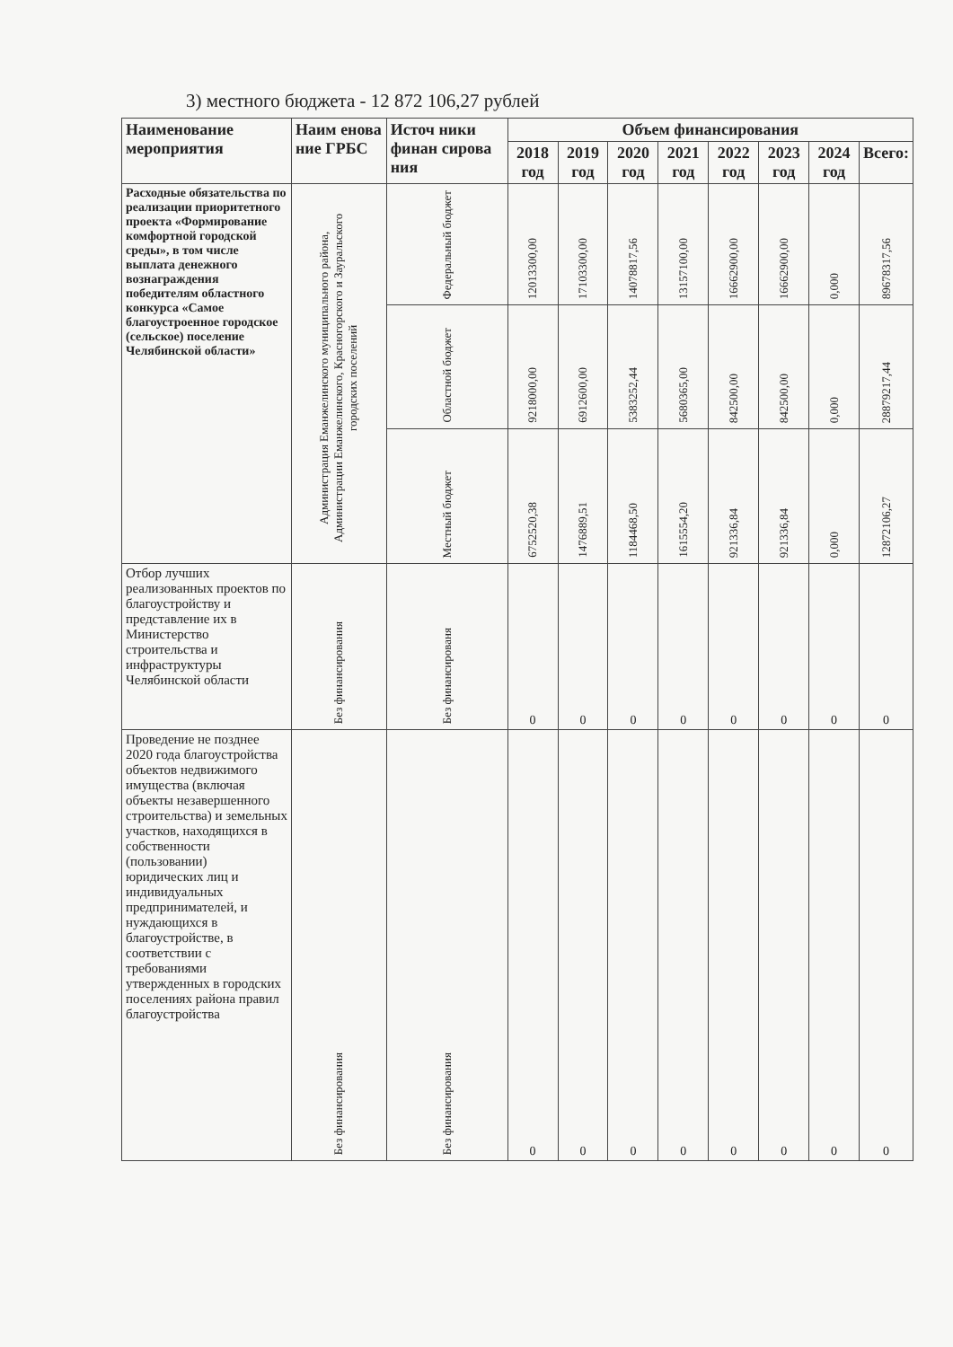3) местного бюджета - 12 872 106,27 рублей
| Наименование мероприятия | Наим енова ние ГРБС | Источ ники финан сирова ния | Объем финансирования | | | | | | | |
| --- | --- | --- | --- | --- | --- | --- | --- | --- | --- | --- |
| | | | 2018 год | 2019 год | 2020 год | 2021 год | 2022 год | 2023 год | 2024 год | Всего: |
| Расходные обязательства по реализации приоритетного проекта «Формирование комфортной городской среды», в том числе выплата денежного вознаграждения победителям областного конкурса «Самое благоустроенное городское (сельское) поселение Челябинской области» | Администрация Еманжелинского муниципального района, Администрации Еманжелинского, Красногорского и Зауральского городских поселений | Федеральный бюджет | 12013300,00 | 17103300,00 | 14078817,56 | 13157100,00 | 16662900,00 | 16662900,00 | 0,000 | 89678317,56 |
| | | Областной бюджет | 9218000,00 | 6912600,00 | 5383252,44 | 5680365,00 | 842500,00 | 842500,00 | 0,000 | 28879217,44 |
| | | Местный бюджет | 6752520,38 | 1476889,51 | 1184468,50 | 1615554,20 | 921336,84 | 921336,84 | 0,000 | 12872106,27 |
| Отбор лучших реализованных проектов по благоустройству и представление их в Министерство строительства и инфраструктуры Челябинской области | Без финансирования | Без финансированя | 0 | 0 | 0 | 0 | 0 | 0 | 0 | 0 |
| Проведение не позднее 2020 года благоустройства объектов недвижимого имущества (включая объекты незавершенного строительства) и земельных участков, находящихся в собственности (пользовании) юридических лиц и индивидуальных предпринимателей, и нуждающихся в благоустройстве, в соответствии с требованиями утвержденных в городских поселениях района правил благоустройства | Без финансирования | Без финансирования | 0 | 0 | 0 | 0 | 0 | 0 | 0 | 0 |